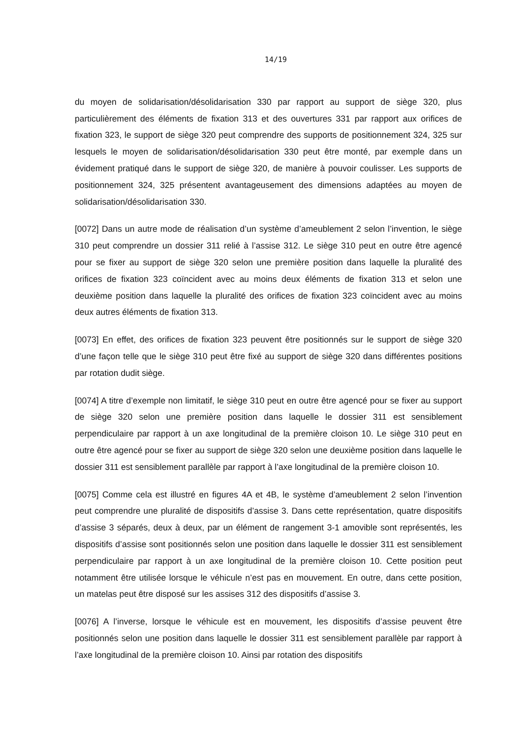14/19
du moyen de solidarisation/désolidarisation 330 par rapport au support de siège 320, plus particulièrement des éléments de fixation 313 et des ouvertures 331 par rapport aux orifices de fixation 323, le support de siège 320 peut comprendre des supports de positionnement 324, 325 sur lesquels le moyen de solidarisation/désolidarisation 330 peut être monté, par exemple dans un évidement pratiqué dans le support de siège 320, de manière à pouvoir coulisser. Les supports de positionnement 324, 325 présentent avantageusement des dimensions adaptées au moyen de solidarisation/désolidarisation 330.
[0072] Dans un autre mode de réalisation d’un système d’ameublement 2 selon l’invention, le siège 310 peut comprendre un dossier 311 relié à l’assise 312. Le siège 310 peut en outre être agencé pour se fixer au support de siège 320 selon une première position dans laquelle la pluralité des orifices de fixation 323 coïncident avec au moins deux éléments de fixation 313 et selon une deuxième position dans laquelle la pluralité des orifices de fixation 323 coïncident avec au moins deux autres éléments de fixation 313.
[0073] En effet, des orifices de fixation 323 peuvent être positionnés sur le support de siège 320 d’une façon telle que le siège 310 peut être fixé au support de siège 320 dans différentes positions par rotation dudit siège.
[0074] A titre d’exemple non limitatif, le siège 310 peut en outre être agencé pour se fixer au support de siège 320 selon une première position dans laquelle le dossier 311 est sensiblement perpendiculaire par rapport à un axe longitudinal de la première cloison 10. Le siège 310 peut en outre être agencé pour se fixer au support de siège 320 selon une deuxième position dans laquelle le dossier 311 est sensiblement parallèle par rapport à l’axe longitudinal de la première cloison 10.
[0075] Comme cela est illustré en figures 4A et 4B, le système d’ameublement 2 selon l’invention peut comprendre une pluralité de dispositifs d’assise 3. Dans cette représentation, quatre dispositifs d’assise 3 séparés, deux à deux, par un élément de rangement 3-1 amovible sont représentés, les dispositifs d’assise sont positionnés selon une position dans laquelle le dossier 311 est sensiblement perpendiculaire par rapport à un axe longitudinal de la première cloison 10. Cette position peut notamment être utilisée lorsque le véhicule n’est pas en mouvement. En outre, dans cette position, un matelas peut être disposé sur les assises 312 des dispositifs d’assise 3.
[0076] A l’inverse, lorsque le véhicule est en mouvement, les dispositifs d’assise peuvent être positionnés selon une position dans laquelle le dossier 311 est sensiblement parallèle par rapport à l’axe longitudinal de la première cloison 10. Ainsi par rotation des dispositifs